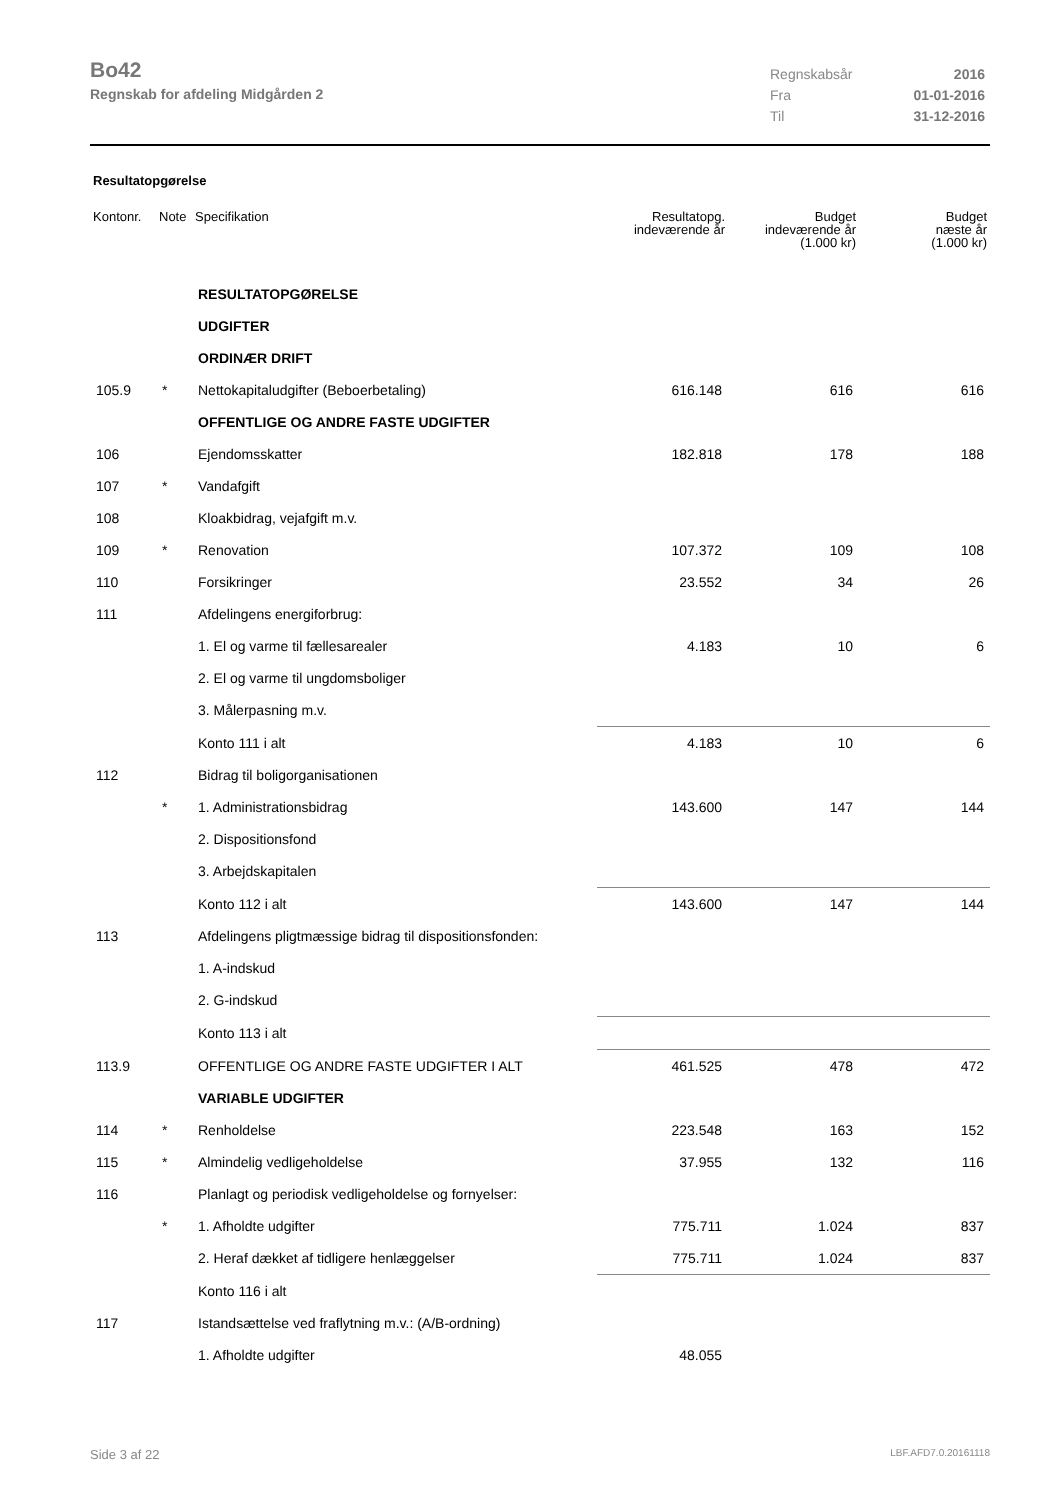Bo42
Regnskab for afdeling Midgården 2
Regnskabsår 2016
Fra 01-01-2016
Til 31-12-2016
Resultatopgørelse
| Kontonr. | Note | Specifikation | Resultatopg. indeværende år | Budget indeværende år (1.000 kr) | Budget næste år (1.000 kr) |
| --- | --- | --- | --- | --- | --- |
| | | RESULTATOPGØRELSE | | | |
| | | UDGIFTER | | | |
| | | ORDINÆR DRIFT | | | |
| 105.9 | * | Nettokapitaludgifter (Beboerbetaling) | 616.148 | 616 | 616 |
| | | OFFENTLIGE OG ANDRE FASTE UDGIFTER | | | |
| 106 | | Ejendomsskatter | 182.818 | 178 | 188 |
| 107 | * | Vandafgift | | | |
| 108 | | Kloakbidrag, vejafgift m.v. | | | |
| 109 | * | Renovation | 107.372 | 109 | 108 |
| 110 | | Forsikringer | 23.552 | 34 | 26 |
| 111 | | Afdelingens energiforbrug: | | | |
| | | 1. El og varme til fællesarealer | 4.183 | 10 | 6 |
| | | 2. El og varme til ungdomsboliger | | | |
| | | 3. Målerpasning m.v. | | | |
| | | Konto 111 i alt | 4.183 | 10 | 6 |
| 112 | | Bidrag til boligorganisationen | | | |
| | * | 1. Administrationsbidrag | 143.600 | 147 | 144 |
| | | 2. Dispositionsfond | | | |
| | | 3. Arbejdskapitalen | | | |
| | | Konto 112 i alt | 143.600 | 147 | 144 |
| 113 | | Afdelingens pligtmæssige bidrag til dispositionsfonden: | | | |
| | | 1. A-indskud | | | |
| | | 2. G-indskud | | | |
| | | Konto 113 i alt | | | |
| 113.9 | | OFFENTLIGE OG ANDRE FASTE UDGIFTER I ALT | 461.525 | 478 | 472 |
| | | VARIABLE UDGIFTER | | | |
| 114 | * | Renholdelse | 223.548 | 163 | 152 |
| 115 | * | Almindelig vedligeholdelse | 37.955 | 132 | 116 |
| 116 | | Planlagt og periodisk vedligeholdelse og fornyelser: | | | |
| | * | 1. Afholdte udgifter | 775.711 | 1.024 | 837 |
| | | 2. Heraf dækket af tidligere henlæggelser | 775.711 | 1.024 | 837 |
| | | Konto 116 i alt | | | |
| 117 | | Istandsættelse ved fraflytning m.v.: (A/B-ordning) | | | |
| | | 1. Afholdte udgifter | 48.055 | | |
Side 3 af 22 LBF.AFD7.0.20161118